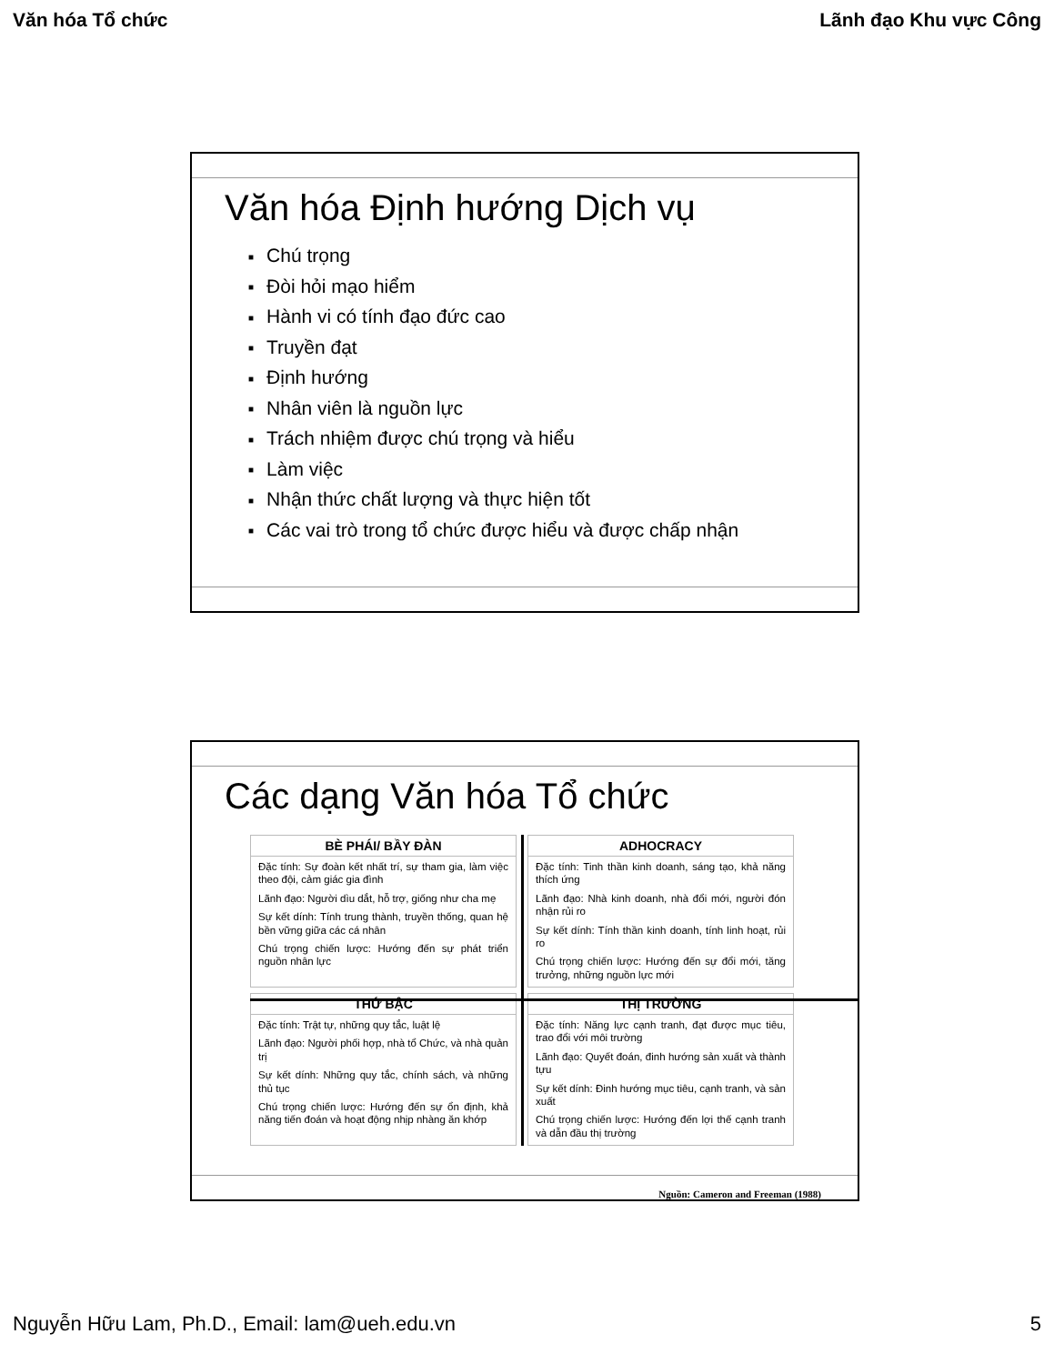Văn hóa Tổ chức Lãnh đạo Khu vực Công
Văn hóa Định hướng Dịch vụ
■ Chú trọng
■ Đòi hỏi mạo hiểm
■ Hành vi có tính đạo đức cao
■ Truyền đạt
■ Định hướng
■ Nhân viên là nguồn lực
■ Trách nhiệm được chú trọng và hiểu
■ Làm việc
■ Nhận thức chất lượng và thực hiện tốt
■ Các vai trò trong tổ chức được hiểu và được chấp nhận
Các dạng Văn hóa Tổ chức
BÈ PHÁI/ BẦY ĐÀN
Đặc tính: Sự đoàn kết nhất trí, sự tham gia, làm việc theo đội, cảm giác gia đình
Lãnh đạo: Người dìu dắt, hỗ trợ, giống như cha mẹ
Sự kết dính: Tính trung thành, truyền thống, quan hệ bền vững giữa các cá nhân
Chú trọng chiến lược: Hướng đến sự phát triển nguồn nhân lực
ADHOCRACY
Đặc tính: Tinh thần kinh doanh, sáng tạo, khả năng thích ứng
Lãnh đạo: Nhà kinh doanh, nhà đổi mới, người đón nhận rủi ro
Sự kết dính: Tính thần kinh doanh, tính linh hoạt, rủi ro
Chú trọng chiến lược: Hướng đến sự đổi mới, tăng trưởng, những nguồn lực mới
THỨ BẬC
Đặc tính: Trật tự, những quy tắc, luật lệ
Lãnh đạo: Người phối hợp, nhà tổ Chức, và nhà quản trị
Sự kết dính: Những quy tắc, chính sách, và những thủ tục
Chú trọng chiến lược: Hướng đến sự ổn định, khả năng tiến đoán và hoạt động nhịp nhàng ăn khớp
THỊ TRƯỜNG
Đặc tính: Năng lực cạnh tranh, đạt được mục tiêu, trao đổi với môi trường
Lãnh đạo: Quyết đoán, đinh hướng sản xuất và thành tựu
Sự kết dính: Đinh hướng mục tiêu, cạnh tranh, và sản xuất
Chú trọng chiến lược: Hướng đến lợi thế cạnh tranh và dẫn đầu thị trường
Nguồn: Cameron and Freeman (1988)
Nguyễn Hữu Lam, Ph.D., Email: lam@ueh.edu.vn 5